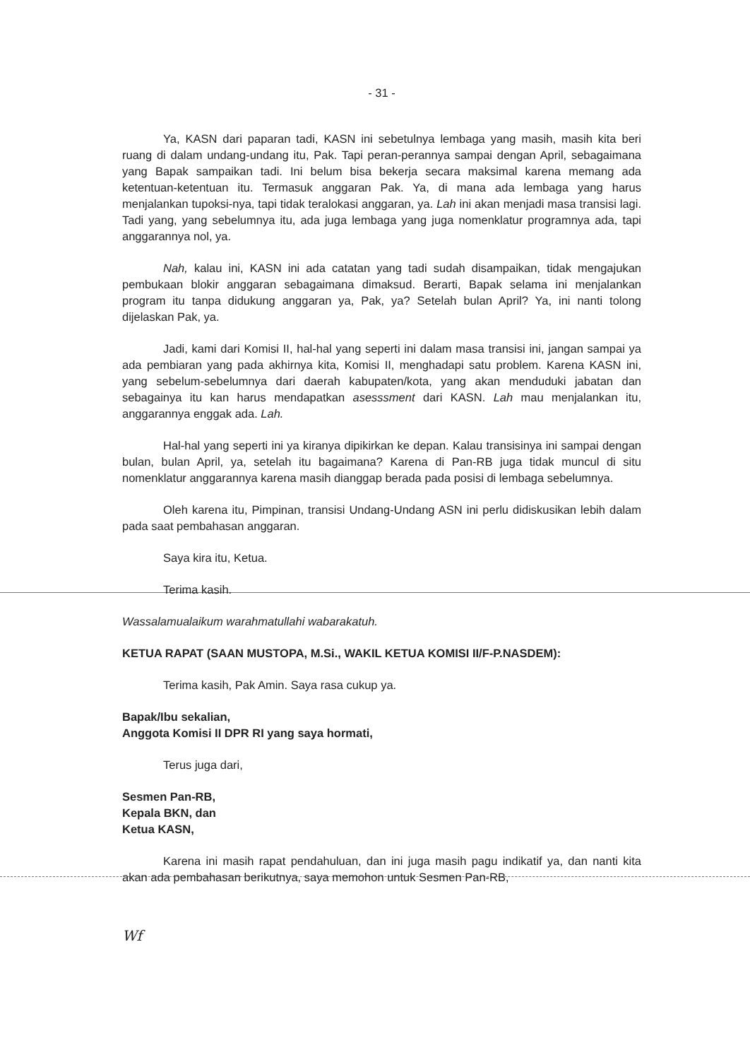- 31 -
Ya, KASN dari paparan tadi, KASN ini sebetulnya lembaga yang masih, masih kita beri ruang di dalam undang-undang itu, Pak. Tapi peran-perannya sampai dengan April, sebagaimana yang Bapak sampaikan tadi. Ini belum bisa bekerja secara maksimal karena memang ada ketentuan-ketentuan itu. Termasuk anggaran Pak. Ya, di mana ada lembaga yang harus menjalankan tupoksi-nya, tapi tidak teralokasi anggaran, ya. Lah ini akan menjadi masa transisi lagi. Tadi yang, yang sebelumnya itu, ada juga lembaga yang juga nomenklatur programnya ada, tapi anggarannya nol, ya.
Nah, kalau ini, KASN ini ada catatan yang tadi sudah disampaikan, tidak mengajukan pembukaan blokir anggaran sebagaimana dimaksud. Berarti, Bapak selama ini menjalankan program itu tanpa didukung anggaran ya, Pak, ya? Setelah bulan April? Ya, ini nanti tolong dijelaskan Pak, ya.
Jadi, kami dari Komisi II, hal-hal yang seperti ini dalam masa transisi ini, jangan sampai ya ada pembiaran yang pada akhirnya kita, Komisi II, menghadapi satu problem. Karena KASN ini, yang sebelum-sebelumnya dari daerah kabupaten/kota, yang akan menduduki jabatan dan sebagainya itu kan harus mendapatkan asesssment dari KASN. Lah mau menjalankan itu, anggarannya enggak ada. Lah.
Hal-hal yang seperti ini ya kiranya dipikirkan ke depan. Kalau transisinya ini sampai dengan bulan, bulan April, ya, setelah itu bagaimana? Karena di Pan-RB juga tidak muncul di situ nomenklatur anggarannya karena masih dianggap berada pada posisi di lembaga sebelumnya.
Oleh karena itu, Pimpinan, transisi Undang-Undang ASN ini perlu didiskusikan lebih dalam pada saat pembahasan anggaran.
Saya kira itu, Ketua.
Terima kasih.
Wassalamualaikum warahmatullahi wabarakatuh.
KETUA RAPAT (SAAN MUSTOPA, M.Si., WAKIL KETUA KOMISI II/F-P.NASDEM):
Terima kasih, Pak Amin. Saya rasa cukup ya.
Bapak/Ibu sekalian,
Anggota Komisi II DPR RI yang saya hormati,
Terus juga dari,
Sesmen Pan-RB,
Kepala BKN, dan
Ketua KASN,
Karena ini masih rapat pendahuluan, dan ini juga masih pagu indikatif ya, dan nanti kita akan ada pembahasan berikutnya, saya memohon untuk Sesmen Pan-RB,
Wf